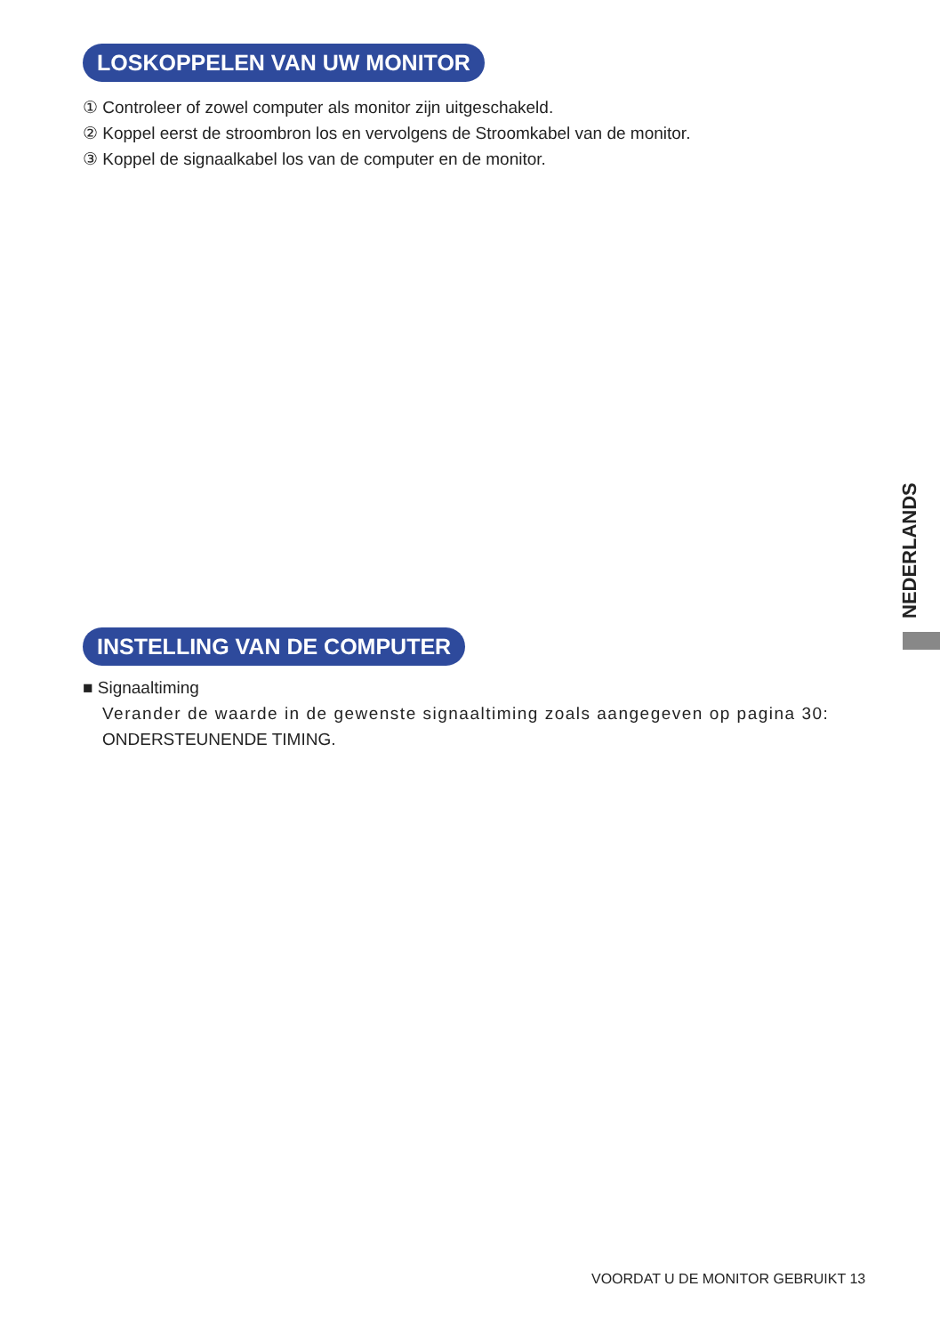LOSKOPPELEN VAN UW MONITOR
① Controleer of zowel computer als monitor zijn uitgeschakeld.
② Koppel eerst de stroombron los en vervolgens de Stroomkabel van de monitor.
③ Koppel de signaalkabel los van de computer en de monitor.
INSTELLING VAN DE COMPUTER
■ Signaaltiming
Verander de waarde in de gewenste signaaltiming zoals aangegeven op pagina 30:
ONDERSTEUNENDE TIMING.
NEDERLANDS
VOORDAT U DE MONITOR GEBRUIKT 13